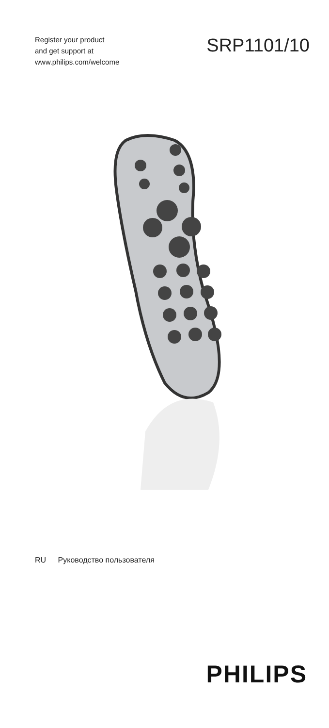Register your product
and get support at
www.philips.com/welcome
SRP1101/10
RU Руководство пользователя
PHILIPS